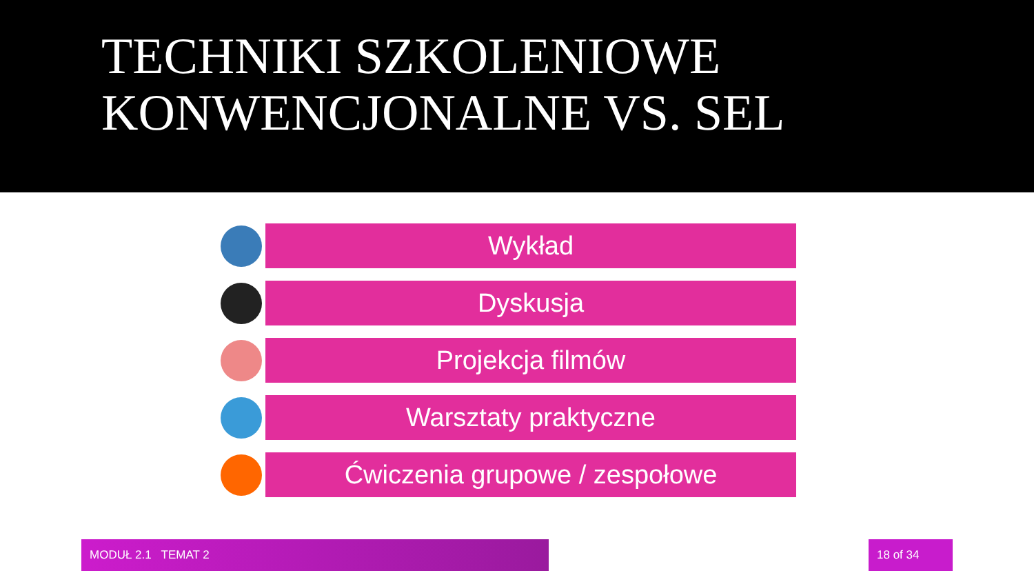TECHNIKI SZKOLENIOWE
KONWENCJONALNE VS. SEL
Wykład
Dyskusja
Projekcja filmów
Warsztaty praktyczne
Ćwiczenia grupowe / zespołowe
MODUŁ 2.1 TEMAT 2 18 of 34